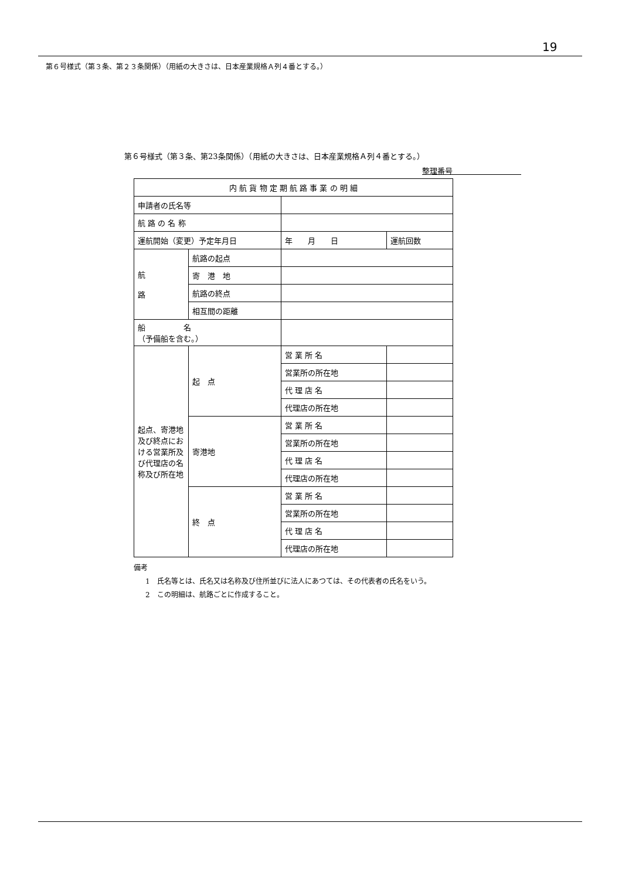19
第６号様式（第３条、第２３条関係）（用紙の大きさは、日本産業規格Ａ列４番とする。）
第６号様式（第３条、第23条関係）（用紙の大きさは、日本産業規格Ａ列４番とする。）
整理番号　　　　　　　　　
| 内 航 貨 物 定 期 航 路 事 業 の 明 細 | | | | |
| 申請者の氏名等 | | | | |
| 航 路 の 名 称 | | | | |
| 運航開始（変更）予定年月日 | | 年 月 日 | | 運航回数 |
| 航 路 | 航路の起点 | | | |
| | 寄 港 地 | | | |
| | 航路の終点 | | | |
| | 相互間の距離 | | | |
| 船 名 （予備船を含む。） | | | | |
| 起点、寄港地及び終点における営業所及び代理店の名称及び所在地 | 起 点 | 営 業 所 名 | | |
| | | 営業所の所在地 | | |
| | | 代 理 店 名 | | |
| | | 代理店の所在地 | | |
| | 寄港地 | 営 業 所 名 | | |
| | | 営業所の所在地 | | |
| | | 代 理 店 名 | | |
| | | 代理店の所在地 | | |
| | 終 点 | 営 業 所 名 | | |
| | | 営業所の所在地 | | |
| | | 代 理 店 名 | | |
| | | 代理店の所在地 | | |
備考
1　氏名等とは、氏名又は名称及び住所並びに法人にあつては、その代表者の氏名をいう。
2　この明細は、航路ごとに作成すること。